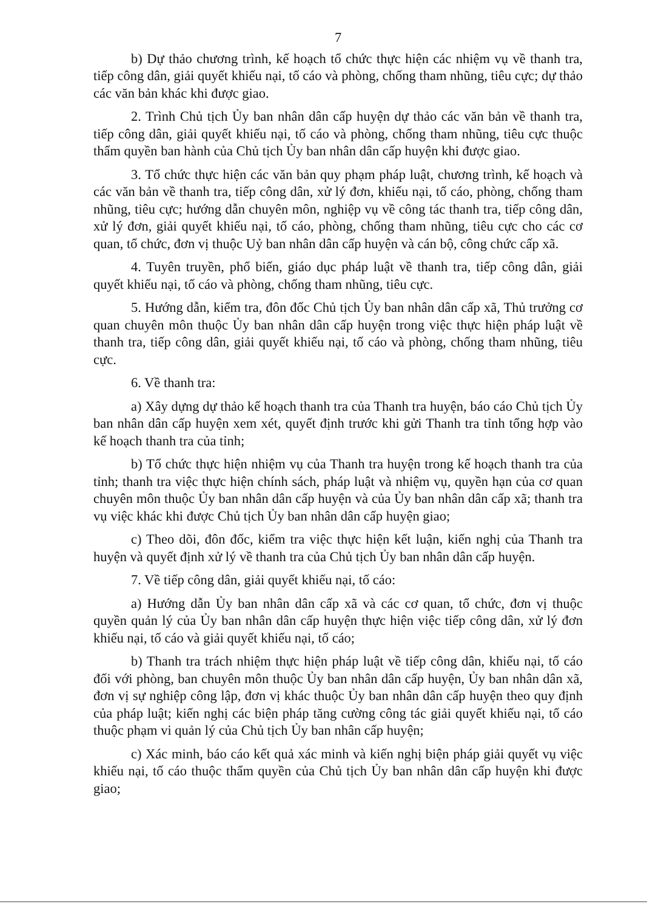7
b) Dự thảo chương trình, kế hoạch tổ chức thực hiện các nhiệm vụ về thanh tra, tiếp công dân, giải quyết khiếu nại, tố cáo và phòng, chống tham nhũng, tiêu cực; dự thảo các văn bản khác khi được giao.
2. Trình Chủ tịch Ủy ban nhân dân cấp huyện dự thảo các văn bản về thanh tra, tiếp công dân, giải quyết khiếu nại, tố cáo và phòng, chống tham nhũng, tiêu cực thuộc thẩm quyền ban hành của Chủ tịch Ủy ban nhân dân cấp huyện khi được giao.
3. Tổ chức thực hiện các văn bản quy phạm pháp luật, chương trình, kế hoạch và các văn bản về thanh tra, tiếp công dân, xử lý đơn, khiếu nại, tố cáo, phòng, chống tham nhũng, tiêu cực; hướng dẫn chuyên môn, nghiệp vụ về công tác thanh tra, tiếp công dân, xử lý đơn, giải quyết khiếu nại, tố cáo, phòng, chống tham nhũng, tiêu cực cho các cơ quan, tổ chức, đơn vị thuộc Uỷ ban nhân dân cấp huyện và cán bộ, công chức cấp xã.
4. Tuyên truyền, phổ biến, giáo dục pháp luật về thanh tra, tiếp công dân, giải quyết khiếu nại, tố cáo và phòng, chống tham nhũng, tiêu cực.
5. Hướng dẫn, kiểm tra, đôn đốc Chủ tịch Ủy ban nhân dân cấp xã, Thủ trưởng cơ quan chuyên môn thuộc Ủy ban nhân dân cấp huyện trong việc thực hiện pháp luật về thanh tra, tiếp công dân, giải quyết khiếu nại, tố cáo và phòng, chống tham nhũng, tiêu cực.
6. Về thanh tra:
a) Xây dựng dự thảo kế hoạch thanh tra của Thanh tra huyện, báo cáo Chủ tịch Ủy ban nhân dân cấp huyện xem xét, quyết định trước khi gửi Thanh tra tỉnh tổng hợp vào kế hoạch thanh tra của tỉnh;
b) Tổ chức thực hiện nhiệm vụ của Thanh tra huyện trong kế hoạch thanh tra của tỉnh; thanh tra việc thực hiện chính sách, pháp luật và nhiệm vụ, quyền hạn của cơ quan chuyên môn thuộc Ủy ban nhân dân cấp huyện và của Ủy ban nhân dân cấp xã; thanh tra vụ việc khác khi được Chủ tịch Ủy ban nhân dân cấp huyện giao;
c) Theo dõi, đôn đốc, kiểm tra việc thực hiện kết luận, kiến nghị của Thanh tra huyện và quyết định xử lý về thanh tra của Chủ tịch Ủy ban nhân dân cấp huyện.
7. Về tiếp công dân, giải quyết khiếu nại, tố cáo:
a) Hướng dẫn Ủy ban nhân dân cấp xã và các cơ quan, tổ chức, đơn vị thuộc quyền quản lý của Ủy ban nhân dân cấp huyện thực hiện việc tiếp công dân, xử lý đơn khiếu nại, tố cáo và giải quyết khiếu nại, tố cáo;
b) Thanh tra trách nhiệm thực hiện pháp luật về tiếp công dân, khiếu nại, tố cáo đối với phòng, ban chuyên môn thuộc Ủy ban nhân dân cấp huyện, Ủy ban nhân dân xã, đơn vị sự nghiệp công lập, đơn vị khác thuộc Ủy ban nhân dân cấp huyện theo quy định của pháp luật; kiến nghị các biện pháp tăng cường công tác giải quyết khiếu nại, tố cáo thuộc phạm vi quản lý của Chủ tịch Ủy ban nhân cấp huyện;
c) Xác minh, báo cáo kết quả xác minh và kiến nghị biện pháp giải quyết vụ việc khiếu nại, tố cáo thuộc thẩm quyền của Chủ tịch Ủy ban nhân dân cấp huyện khi được giao;